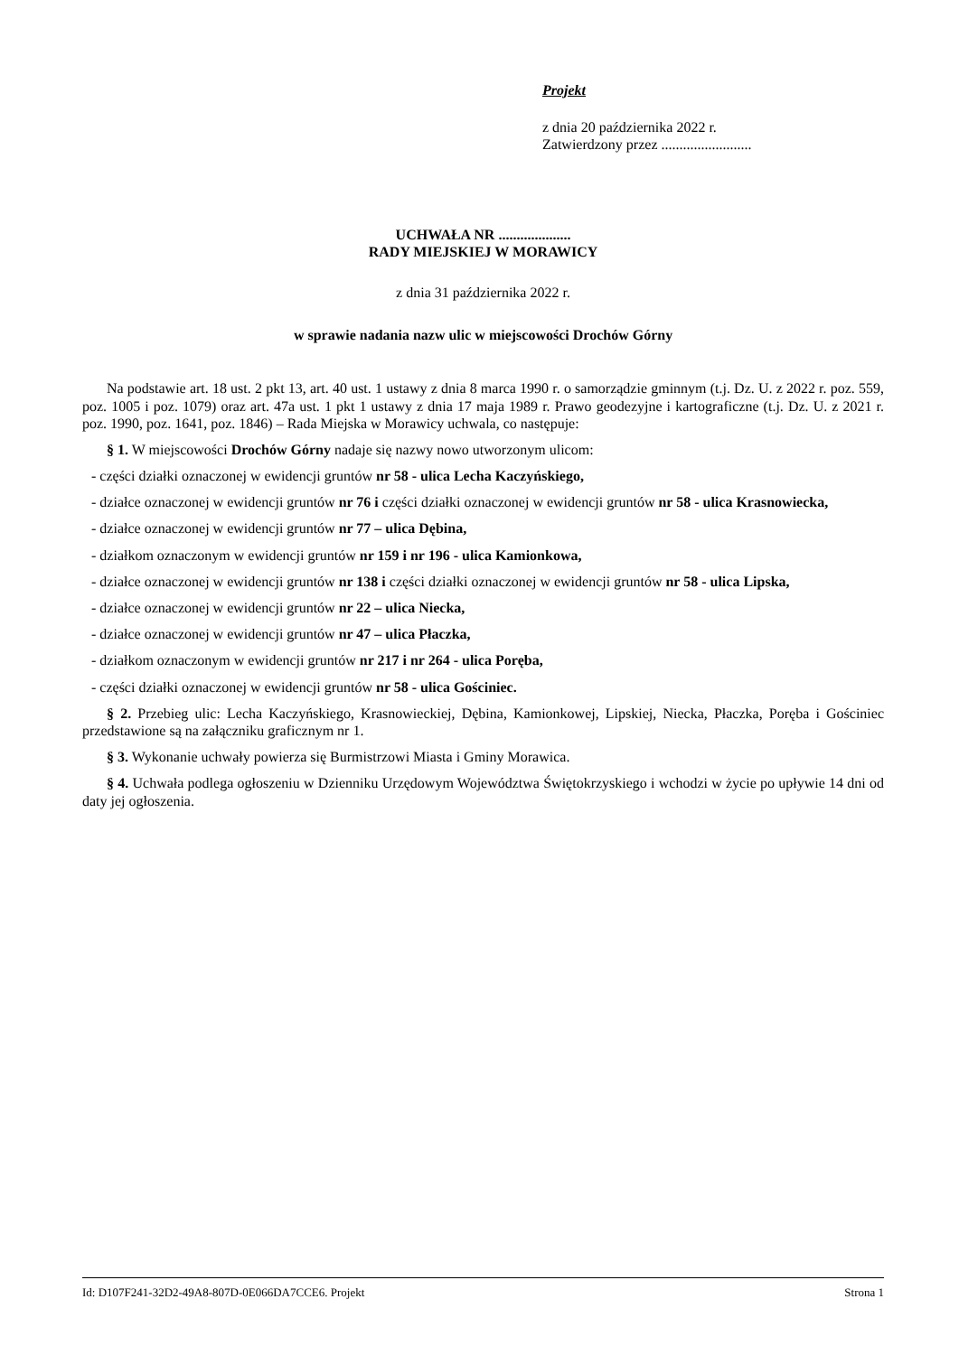Projekt
z dnia 20 października 2022 r.
Zatwierdzony przez .........................
UCHWAŁA NR ....................
RADY MIEJSKIEJ W MORAWICY
z dnia 31 października 2022 r.
w sprawie nadania nazw ulic w miejscowości Drochów Górny
Na podstawie art. 18 ust. 2 pkt 13, art. 40 ust. 1 ustawy z dnia 8 marca 1990 r. o samorządzie gminnym (t.j. Dz. U. z 2022 r. poz. 559, poz. 1005 i poz. 1079) oraz art. 47a ust. 1 pkt 1 ustawy z dnia 17 maja 1989 r. Prawo geodezyjne i kartograficzne (t.j. Dz. U. z 2021 r. poz. 1990, poz. 1641, poz. 1846) – Rada Miejska w Morawicy uchwala, co następuje:
§ 1. W miejscowości Drochów Górny nadaje się nazwy nowo utworzonym ulicom:
- części działki oznaczonej w ewidencji gruntów nr 58 - ulica Lecha Kaczyńskiego,
- działce oznaczonej w ewidencji gruntów nr 76 i części działki oznaczonej w ewidencji gruntów nr 58 - ulica Krasnowiecka,
- działce oznaczonej w ewidencji gruntów nr 77 – ulica Dębina,
- działkom oznaczonym w ewidencji gruntów nr 159 i nr 196 - ulica Kamionkowa,
- działce oznaczonej w ewidencji gruntów nr 138 i części działki oznaczonej w ewidencji gruntów nr 58 - ulica Lipska,
- działce oznaczonej w ewidencji gruntów nr 22 – ulica Niecka,
- działce oznaczonej w ewidencji gruntów nr 47 – ulica Płaczka,
- działkom oznaczonym w ewidencji gruntów nr 217 i nr 264 - ulica Poręba,
- części działki oznaczonej w ewidencji gruntów nr 58 - ulica Gościniec.
§ 2. Przebieg ulic: Lecha Kaczyńskiego, Krasnowieckiej, Dębina, Kamionkowej, Lipskiej, Niecka, Płaczka, Poręba i Gościniec przedstawione są na załączniku graficznym nr 1.
§ 3. Wykonanie uchwały powierza się Burmistrzowi Miasta i Gminy Morawica.
§ 4. Uchwała podlega ogłoszeniu w Dzienniku Urzędowym Województwa Świętokrzyskiego i wchodzi w życie po upływie 14 dni od daty jej ogłoszenia.
Id: D107F241-32D2-49A8-807D-0E066DA7CCE6. Projekt Strona 1